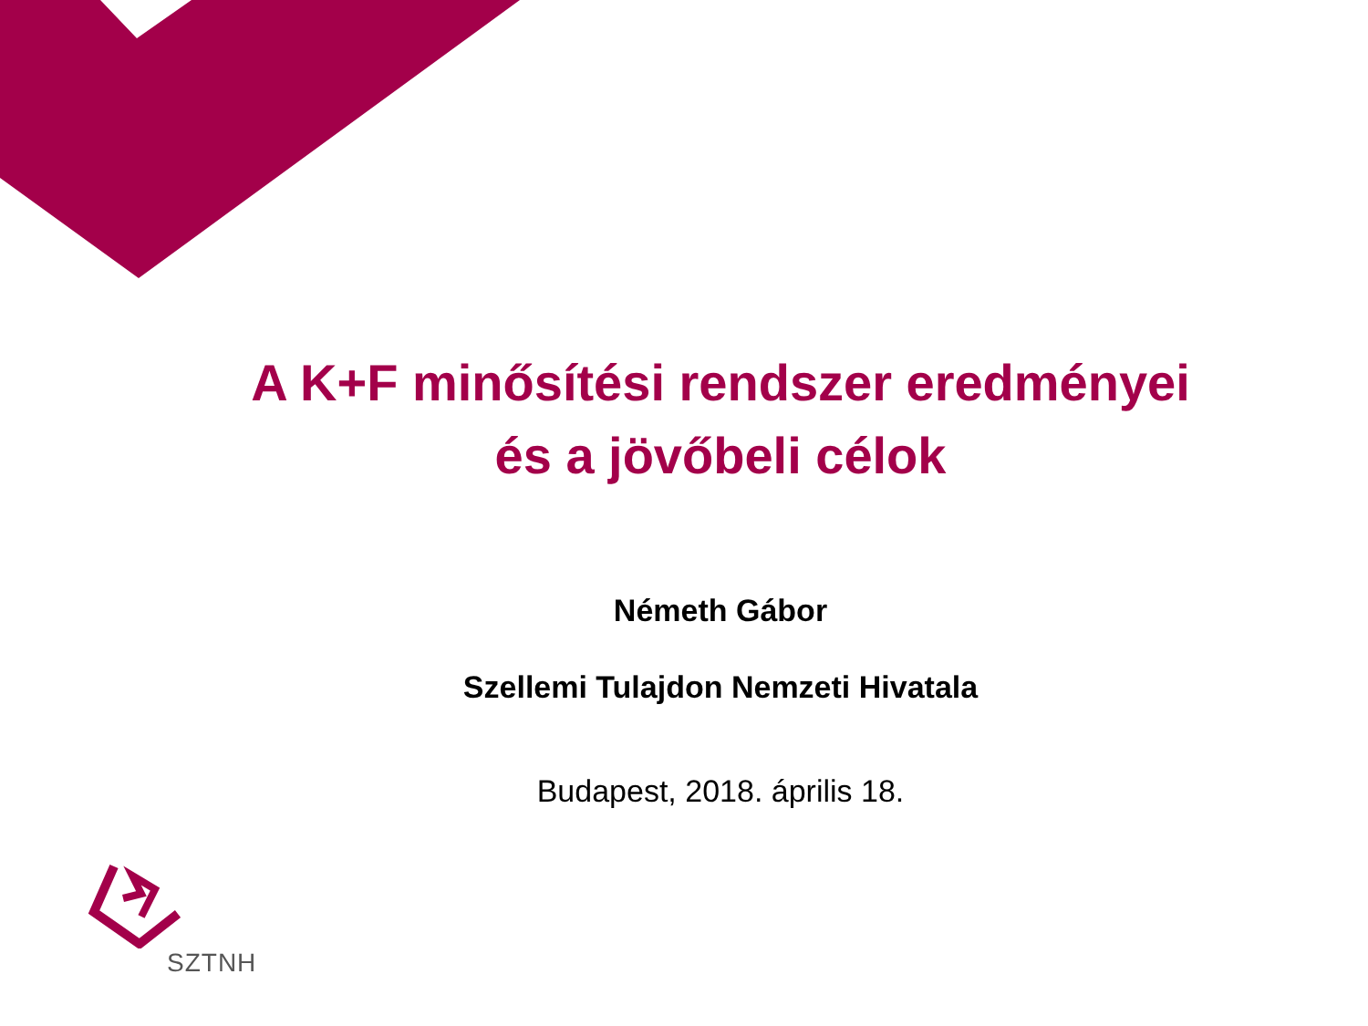A K+F minősítési rendszer eredményei
és a jövőbeli célok
Németh Gábor
Szellemi Tulajdon Nemzeti Hivatala
Budapest, 2018. április 18.
SZTNH